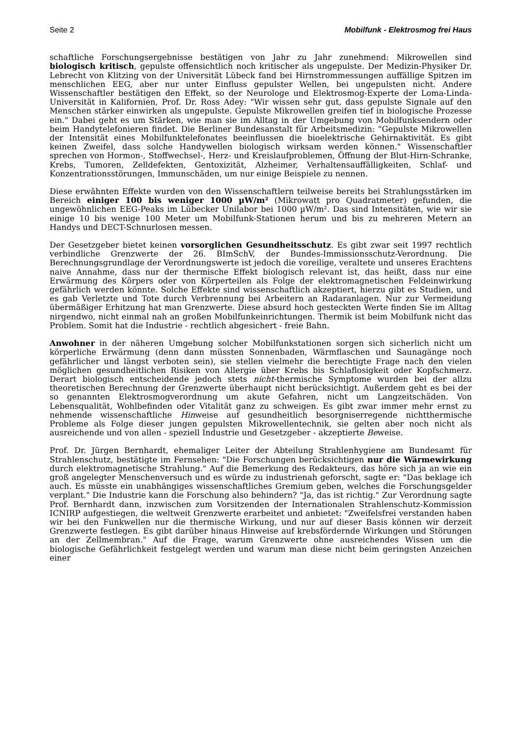Seite 2 Mobilfunk - Elektrosmog frei Haus
schaftliche Forschungsergebnisse bestätigen von Jahr zu Jahr zunehmend: Mikrowellen sind biologisch kritisch, gepulste offensichtlich noch kritischer als ungepulste. Der Medizin-Physiker Dr. Lebrecht von Klitzing von der Universität Lübeck fand bei Hirnstrommessungen auffällige Spitzen im menschlichen EEG, aber nur unter Einfluss gepulster Wellen, bei ungepulsten nicht. Andere Wissenschaftler bestätigen den Effekt, so der Neurologe und Elektrosmog-Experte der Loma-Linda-Universität in Kalifornien, Prof. Dr. Ross Adey: "Wir wissen sehr gut, dass gepulste Signale auf den Menschen stärker einwirken als ungepulste. Gepulste Mikrowellen greifen tief in biologische Prozesse ein." Dabei geht es um Stärken, wie man sie im Alltag in der Umgebung von Mobilfunksendern oder beim Handytelefonieren findet. Die Berliner Bundesanstalt für Arbeitsmedizin: "Gepulste Mikrowellen der Intensität eines Mobilfunktelefonates beeinflussen die bioelektrische Gehirnaktivität. Es gibt keinen Zweifel, dass solche Handywellen biologisch wirksam werden können." Wissenschaftler sprechen von Hormon-, Stoffwechsel-, Herz- und Kreislaufproblemen, Öffnung der Blut-Hirn-Schranke, Krebs, Tumoren, Zelldefekten, Gentoxizität, Alzheimer, Verhaltensauffälligkeiten, Schlaf- und Konzentrationsstörungen, Immunschäden, um nur einige Beispiele zu nennen.
Diese erwähnten Effekte wurden von den Wissenschaftlern teilweise bereits bei Strahlungsstärken im Bereich einiger 100 bis weniger 1000 µW/m² (Mikrowatt pro Quadratmeter) gefunden, die ungewöhnlichen EEG-Peaks im Lübecker Unilabor bei 1000 µW/m². Das sind Intensitäten, wie wir sie einige 10 bis wenige 100 Meter um Mobilfunk-Stationen herum und bis zu mehreren Metern an Handys und DECT-Schnurlosen messen.
Der Gesetzgeber bietet keinen vorsorglichen Gesundheitsschutz. Es gibt zwar seit 1997 rechtlich verbindliche Grenzwerte der 26. BImSchV, der Bundes-Immissionsschutz-Verordnung. Die Berechnungsgrundlage der Verordnungswerte ist jedoch die voreilige, veraltete und unseres Erachtens naive Annahme, dass nur der thermische Effekt biologisch relevant ist, das heißt, dass nur eine Erwärmung des Körpers oder von Körperteilen als Folge der elektromagnetischen Feldeinwirkung gefährlich werden könnte. Solche Effekte sind wissenschaftlich akzeptiert, hierzu gibt es Studien, und es gab Verletzte und Tote durch Verbrennung bei Arbeitern an Radaranlagen. Nur zur Vermeidung übermäßiger Erhitzung hat man Grenzwerte. Diese absurd hoch gesteckten Werte finden Sie im Alltag nirgendwo, nicht einmal nah an großen Mobilfunkeinrichtungen. Thermik ist beim Mobilfunk nicht das Problem. Somit hat die Industrie - rechtlich abgesichert - freie Bahn.
Anwohner in der näheren Umgebung solcher Mobilfunkstationen sorgen sich sicherlich nicht um körperliche Erwärmung (denn dann müssten Sonnenbaden, Wärmflaschen und Saunagänge noch gefährlicher und längst verboten sein), sie stellen vielmehr die berechtigte Frage nach den vielen möglichen gesundheitlichen Risiken von Allergie über Krebs bis Schlaflosigkeit oder Kopfschmerz. Derart biologisch entscheidende jedoch stets nicht-thermische Symptome wurden bei der allzu theoretischen Berechnung der Grenzwerte überhaupt nicht berücksichtigt. Außerdem geht es bei der so genannten Elektrosmogverordnung um akute Gefahren, nicht um Langzeitschäden. Von Lebensqualität, Wohlbefinden oder Vitalität ganz zu schweigen. Es gibt zwar immer mehr ernst zu nehmende wissenschaftliche Hinweise auf gesundheitlich besorgniserregende nichtthermische Probleme als Folge dieser jungen gepulsten Mikrowellentechnik, sie gelten aber noch nicht als ausreichende und von allen - speziell Industrie und Gesetzgeber - akzeptierte Beweise.
Prof. Dr. Jürgen Bernhardt, ehemaliger Leiter der Abteilung Strahlenhygiene am Bundesamt für Strahlenschutz, bestätigte im Fernsehen: "Die Forschungen berücksichtigen nur die Wärmewirkung durch elektromagnetische Strahlung." Auf die Bemerkung des Redakteurs, das höre sich ja an wie ein groß angelegter Menschenversuch und es würde zu industrienah geforscht, sagte er: "Das beklage ich auch. Es müsste ein unabhängiges wissenschaftliches Gremium geben, welches die Forschungsgelder verplant." Die Industrie kann die Forschung also behindern? "Ja, das ist richtig." Zur Verordnung sagte Prof. Bernhardt dann, inzwischen zum Vorsitzenden der Internationalen Strahlenschutz-Kommission ICNIRP aufgestiegen, die weltweit Grenzwerte erarbeitet und anbietet: "Zweifelsfrei verstanden haben wir bei den Funkwellen nur die thermische Wirkung, und nur auf dieser Basis können wir derzeit Grenzwerte festlegen. Es gibt darüber hinaus Hinweise auf krebsfördernde Wirkungen und Störungen an der Zellmembran." Auf die Frage, warum Grenzwerte ohne ausreichendes Wissen um die biologische Gefährlichkeit festgelegt werden und warum man diese nicht beim geringsten Anzeichen einer